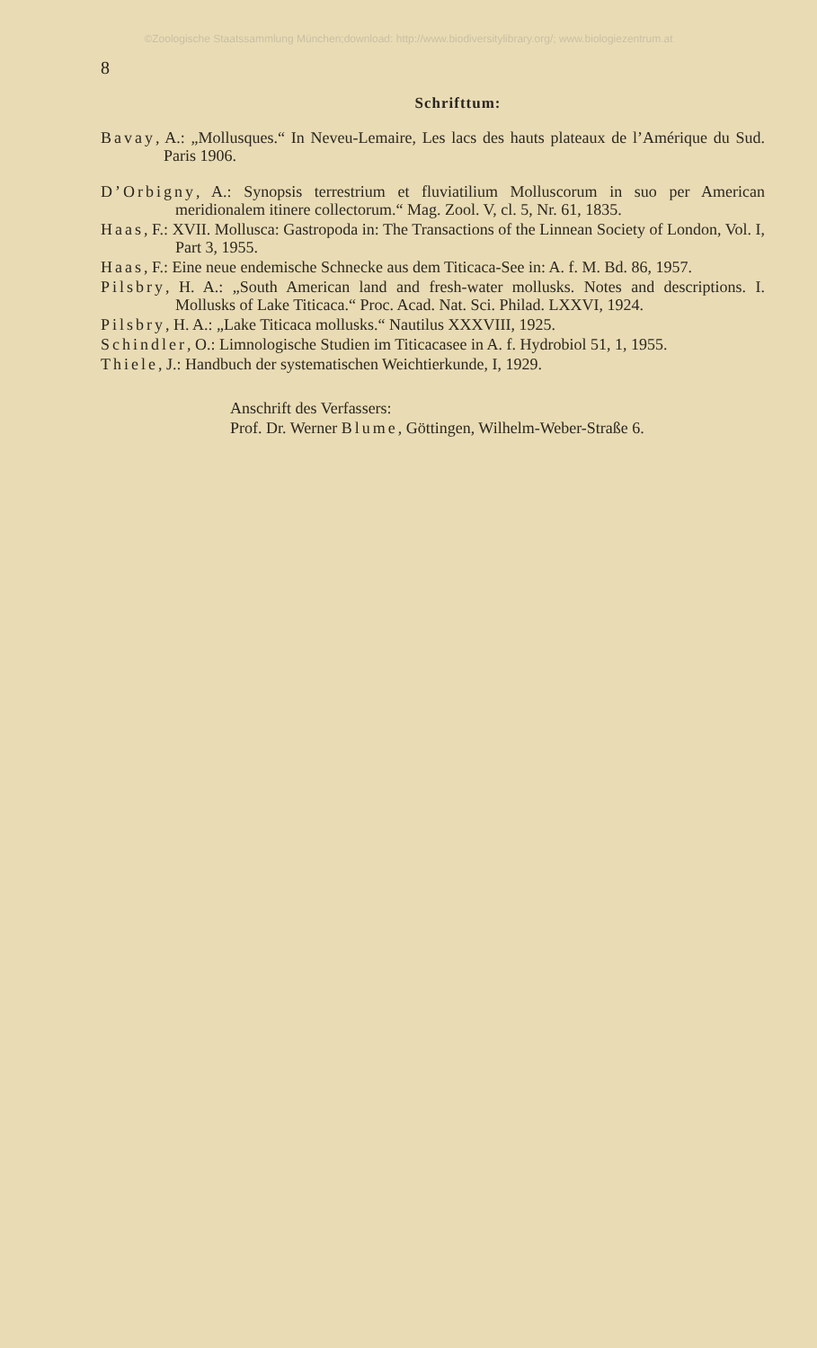©Zoologische Staatssammlung München;download: http://www.biodiversitylibrary.org/; www.biologiezentrum.at
8
Schrifttum:
Bavay, A.: „Mollusques.“ In Neveu-Lemaire, Les lacs des hauts plateaux de l’Amérique du Sud. Paris 1906.
D’Orbigny, A.: Synopsis terrestrium et fluviatilium Molluscorum in suo per American meridionalem itinere collectorum.“ Mag. Zool. V, cl. 5, Nr. 61, 1835.
Haas, F.: XVII. Mollusca: Gastropoda in: The Transactions of the Linnean Society of London, Vol. I, Part 3, 1955.
Haas, F.: Eine neue endemische Schnecke aus dem Titicaca-See in: A. f. M. Bd. 86, 1957.
Pilsbry, H. A.: „South American land and fresh-water mollusks. Notes and descriptions. I. Mollusks of Lake Titicaca.“ Proc. Acad. Nat. Sci. Philad. LXXVI, 1924.
Pilsbry, H. A.: „Lake Titicaca mollusks.“ Nautilus XXXVIII, 1925.
Schindler, O.: Limnologische Studien im Titicacasee in A. f. Hydrobiol 51, 1, 1955.
Thiele, J.: Handbuch der systematischen Weichtierkunde, I, 1929.
Anschrift des Verfassers:
Prof. Dr. Werner Blume, Göttingen, Wilhelm-Weber-Straße 6.